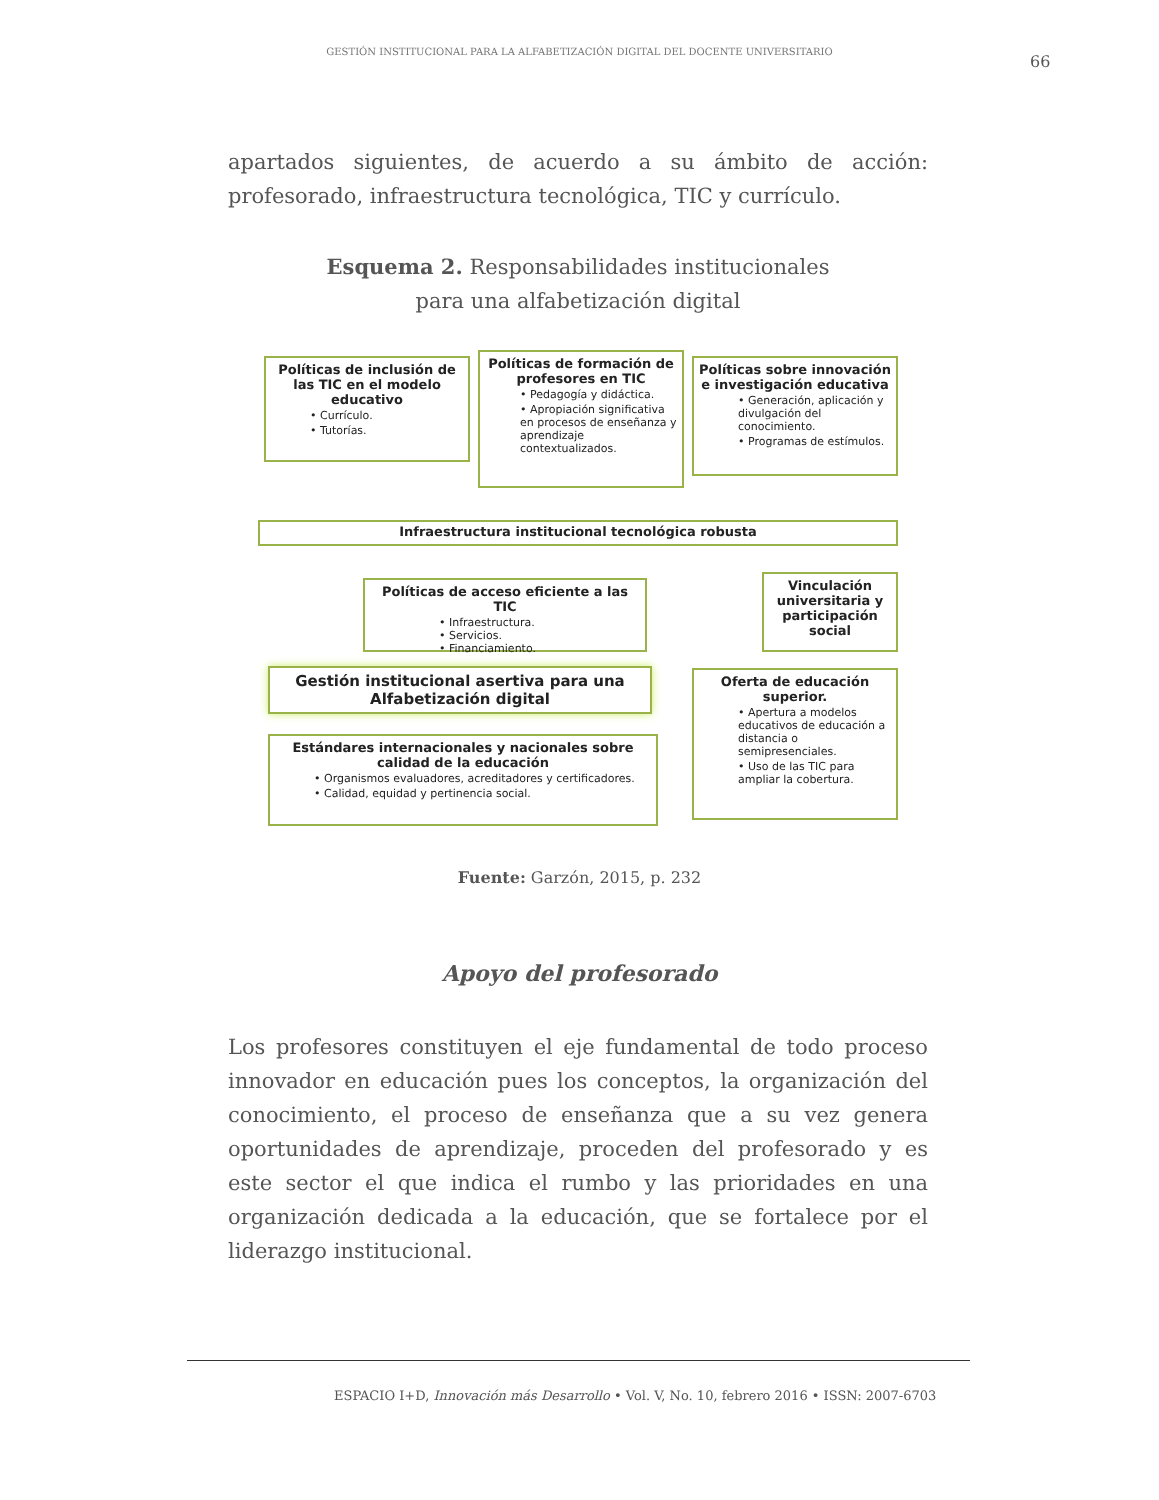GESTIÓN INSTITUCIONAL PARA LA ALFABETIZACIÓN DIGITAL DEL DOCENTE UNIVERSITARIO
66
apartados siguientes, de acuerdo a su ámbito de acción: profesorado, infraestructura tecnológica, TIC y currículo.
Esquema 2. Responsabilidades institucionales
para una alfabetización digital
Políticas de inclusión de las TIC en el modelo educativo
• Currículo.
• Tutorías.
Políticas de formación de profesores en TIC
• Pedagogía y didáctica.
• Apropiación significativa en procesos de enseñanza y aprendizaje contextualizados.
Políticas sobre innovación e investigación educativa
• Generación, aplicación y divulgación del conocimiento.
• Programas de estímulos.
Infraestructura institucional tecnológica robusta
Políticas de acceso eficiente a las TIC
• Infraestructura.
• Servicios.
• Financiamiento.
Vinculación universitaria y participación social
Gestión institucional asertiva para una Alfabetización digital
Oferta de educación superior.
• Apertura a modelos educativos de educación a distancia o semipresenciales.
• Uso de las TIC para ampliar la cobertura.
Estándares internacionales y nacionales sobre calidad de la educación
• Organismos evaluadores, acreditadores y certificadores.
• Calidad, equidad y pertinencia social.
Fuente: Garzón, 2015, p. 232
Apoyo del profesorado
Los profesores constituyen el eje fundamental de todo proceso innovador en educación pues los conceptos, la organización del conocimiento, el proceso de enseñanza que a su vez genera oportunidades de aprendizaje, proceden del profesorado y es este sector el que indica el rumbo y las prioridades en una organización dedicada a la educación, que se fortalece por el liderazgo institucional.
ESPACIO I+D, Innovación más Desarrollo • Vol. V, No. 10, febrero 2016 • ISSN: 2007-6703